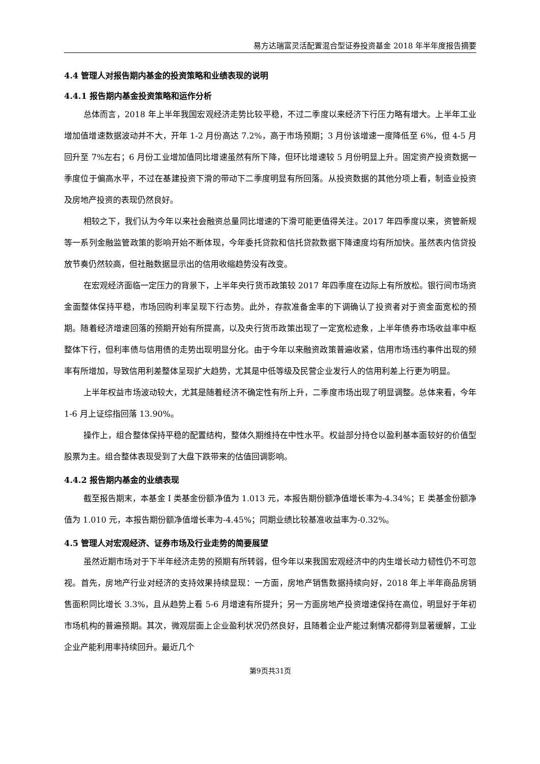易方达瑞富灵活配置混合型证券投资基金 2018 年半年度报告摘要
4.4 管理人对报告期内基金的投资策略和业绩表现的说明
4.4.1 报告期内基金投资策略和运作分析
总体而言，2018 年上半年我国宏观经济走势比较平稳，不过二季度以来经济下行压力略有增大。上半年工业增加值增速数据波动并不大，开年 1-2 月份高达 7.2%，高于市场预期；3 月份该增速一度降低至 6%，但 4-5 月回升至 7%左右；6 月份工业增加值同比增速虽然有所下降，但环比增速较 5 月份明显上升。固定资产投资数据一季度位于偏高水平，不过在基建投资下滑的带动下二季度明显有所回落。从投资数据的其他分项上看，制造业投资及房地产投资的表现仍然良好。
相较之下，我们认为今年以来社会融资总量同比增速的下滑可能更值得关注。2017 年四季度以来，资管新规等一系列金融监管政策的影响开始不断体现，今年委托贷款和信托贷款数据下降速度均有所加快。虽然表内信贷投放节奏仍然较高，但社融数据显示出的信用收缩趋势没有改变。
在宏观经济面临一定压力的背景下，上半年央行货币政策较 2017 年四季度在边际上有所放松。银行间市场资金面整体保持平稳，市场回购利率呈现下行态势。此外，存款准备金率的下调确认了投资者对于资金面宽松的预期。随着经济增速回落的预期开始有所提高，以及央行货币政策出现了一定宽松迹象，上半年债券市场收益率中枢整体下行，但利率债与信用债的走势出现明显分化。由于今年以来融资政策普遍收紧，信用市场违约事件出现的频率有所增加，导致信用利差整体呈现扩大趋势，尤其是中低等级及民营企业发行人的信用利差上行更为明显。
上半年权益市场波动较大，尤其是随着经济不确定性有所上升，二季度市场出现了明显调整。总体来看，今年 1-6 月上证综指回落 13.90%。
操作上，组合整体保持平稳的配置结构，整体久期维持在中性水平。权益部分持仓以盈利基本面较好的价值型股票为主。组合整体表现受到了大盘下跌带来的估值回调影响。
4.4.2 报告期内基金的业绩表现
截至报告期末，本基金 I 类基金份额净值为 1.013 元，本报告期份额净值增长率为-4.34%；E 类基金份额净值为 1.010 元，本报告期份额净值增长率为-4.45%；同期业绩比较基准收益率为-0.32%。
4.5 管理人对宏观经济、证券市场及行业走势的简要展望
虽然近期市场对于下半年经济走势的预期有所转弱，但今年以来我国宏观经济中的内生增长动力韧性仍不可忽视。首先，房地产行业对经济的支持效果持续显现：一方面，房地产销售数据持续向好，2018 年上半年商品房销售面积同比增长 3.3%，且从趋势上看 5-6 月增速有所提升；另一方面房地产投资增速保持在高位，明显好于年初市场机构的普遍预期。其次，微观层面上企业盈利状况仍然良好，且随着企业产能过剩情况都得到显著缓解，工业企业产能利用率持续回升。最近几个
第9页共31页